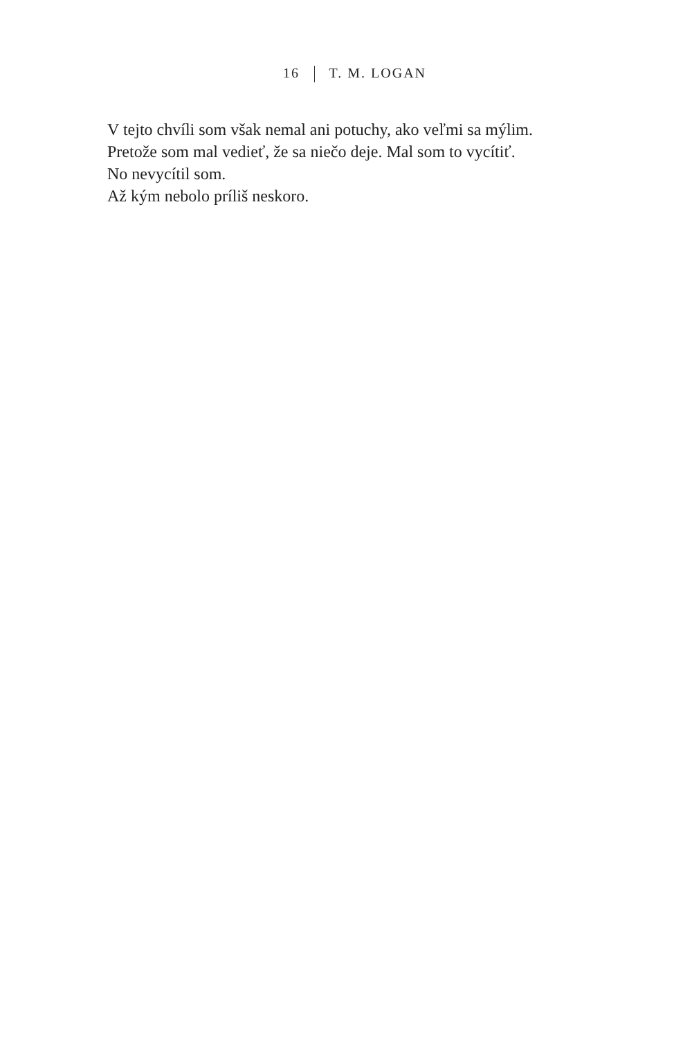16 T. M. LOGAN
V tejto chvíli som však nemal ani potuchy, ako veľmi sa mýlim.
Pretože som mal vedieť, že sa niečo deje. Mal som to vycítiť.
No nevycítil som.
Až kým nebolo príliš neskoro.